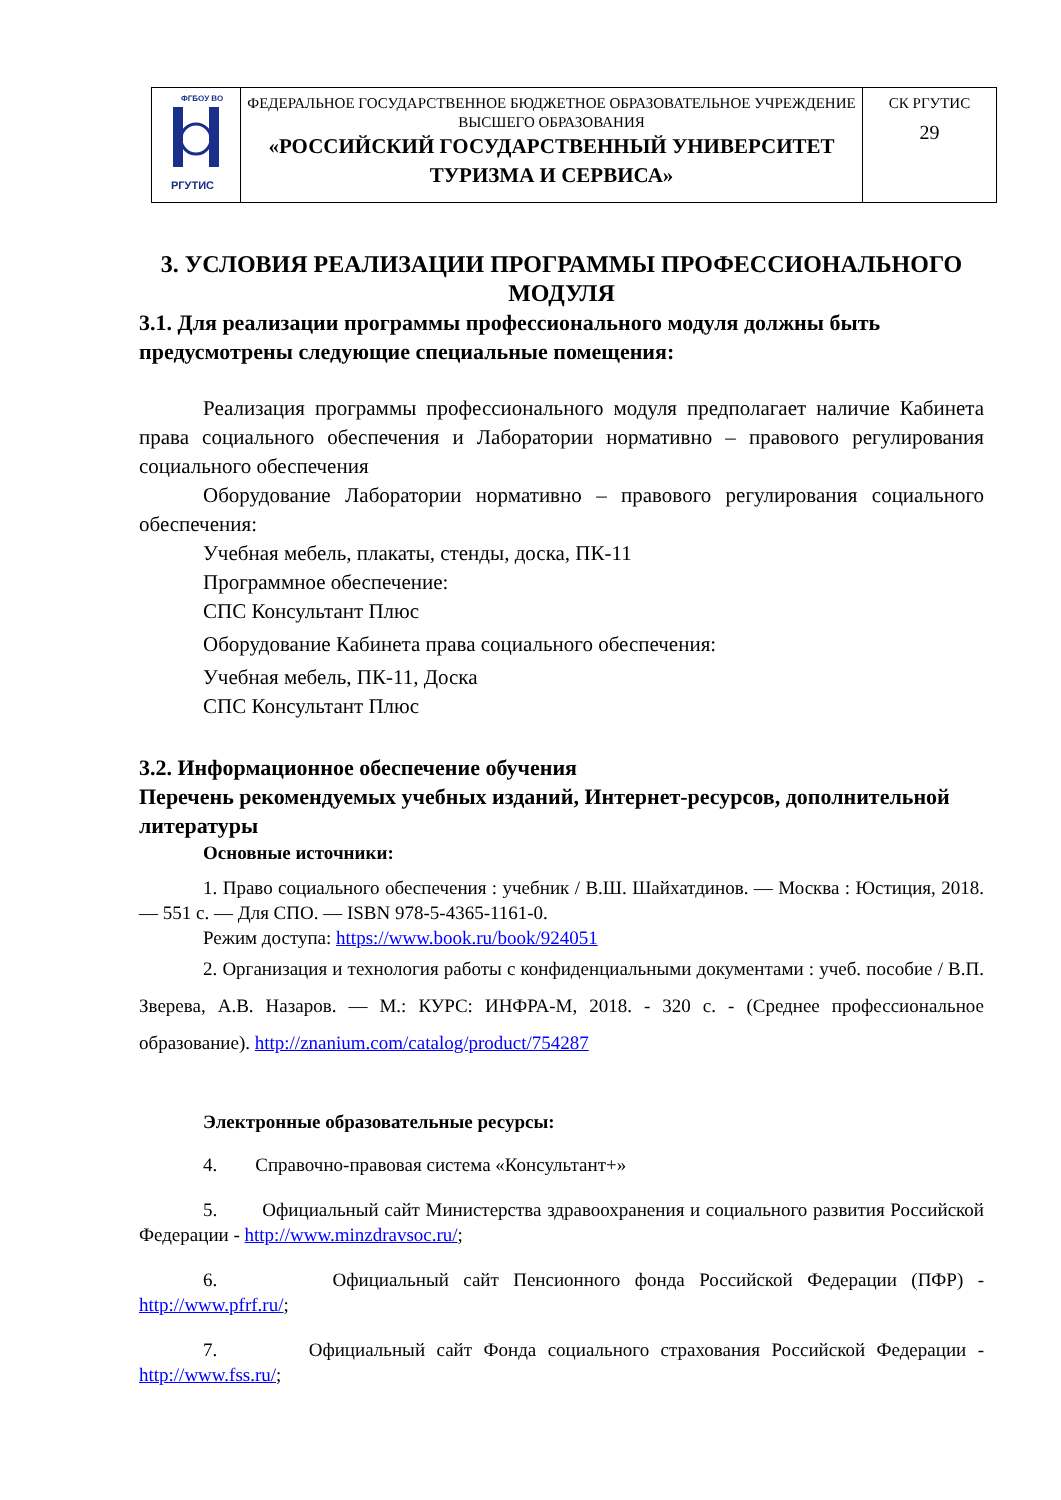| ФГБОУ ВО РГУТИС | ФЕДЕРАЛЬНОЕ ГОСУДАРСТВЕННОЕ БЮДЖЕТНОЕ ОБРАЗОВАТЕЛЬНОЕ УЧРЕЖДЕНИЕ ВЫСШЕГО ОБРАЗОВАНИЯ «РОССИЙСКИЙ ГОСУДАРСТВЕННЫЙ УНИВЕРСИТЕТ ТУРИЗМА И СЕРВИСА» | СК РГУТИС 29 |
3. УСЛОВИЯ РЕАЛИЗАЦИИ ПРОГРАММЫ ПРОФЕССИОНАЛЬНОГО МОДУЛЯ
3.1. Для реализации программы профессионального модуля должны быть предусмотрены следующие специальные помещения:
Реализация программы профессионального модуля предполагает наличие Кабинета права социального обеспечения и Лаборатории нормативно – правового регулирования социального обеспечения
Оборудование Лаборатории нормативно – правового регулирования социального обеспечения:
Учебная мебель, плакаты, стенды, доска, ПК-11
Программное обеспечение:
СПС Консультант Плюс
Оборудование Кабинета права социального обеспечения:
Учебная мебель, ПК-11, Доска
СПС Консультант Плюс
3.2. Информационное обеспечение обучения
Перечень рекомендуемых учебных изданий, Интернет-ресурсов, дополнительной литературы
Основные источники:
1. Право социального обеспечения : учебник / В.Ш. Шайхатдинов. — Москва : Юстиция, 2018. — 551 с. — Для СПО. — ISBN 978-5-4365-1161-0.
Режим доступа: https://www.book.ru/book/924051
2. Организация и технология работы с конфиденциальными документами : учеб. пособие / В.П. Зверева, А.В. Назаров. — М.: КУРС: ИНФРА-М, 2018. - 320 с. - (Среднее профессиональное образование). http://znanium.com/catalog/product/754287
Электронные образовательные ресурсы:
4. Справочно-правовая система «Консультант+»
5. Официальный сайт Министерства здравоохранения и социального развития Российской Федерации - http://www.minzdravsoc.ru/;
6. Официальный сайт Пенсионного фонда Российской Федерации (ПФР) -http://www.pfrf.ru/;
7. Официальный сайт Фонда социального страхования Российской Федерации -http://www.fss.ru/;